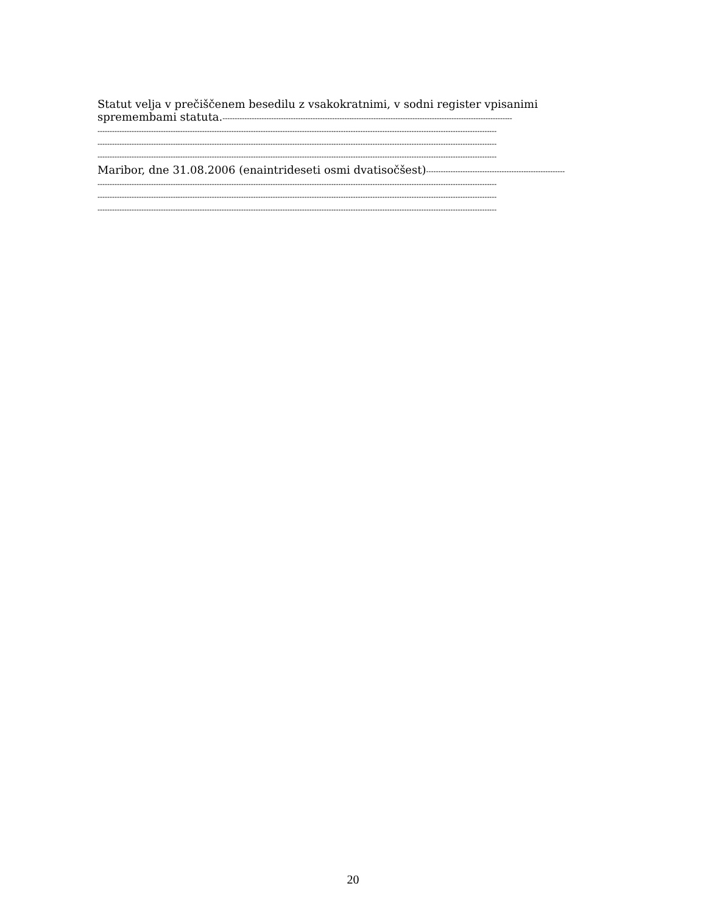Statut velja v prečiščenem besedilu z vsakokratnimi, v sodni register vpisanimi
spremembami statuta.-----------------------------------------------------------------------------------------------------------------------
--------------------------------------------------------------------------------------------------------------------------------------------------------------------
--------------------------------------------------------------------------------------------------------------------------------------------------------------------
--------------------------------------------------------------------------------------------------------------------------------------------------------------------
Maribor, dne 31.08.2006 (enaintrideseti osmi dvatisočšest)---------------------------------------------------------
--------------------------------------------------------------------------------------------------------------------------------------------------------------------
--------------------------------------------------------------------------------------------------------------------------------------------------------------------
--------------------------------------------------------------------------------------------------------------------------------------------------------------------
20